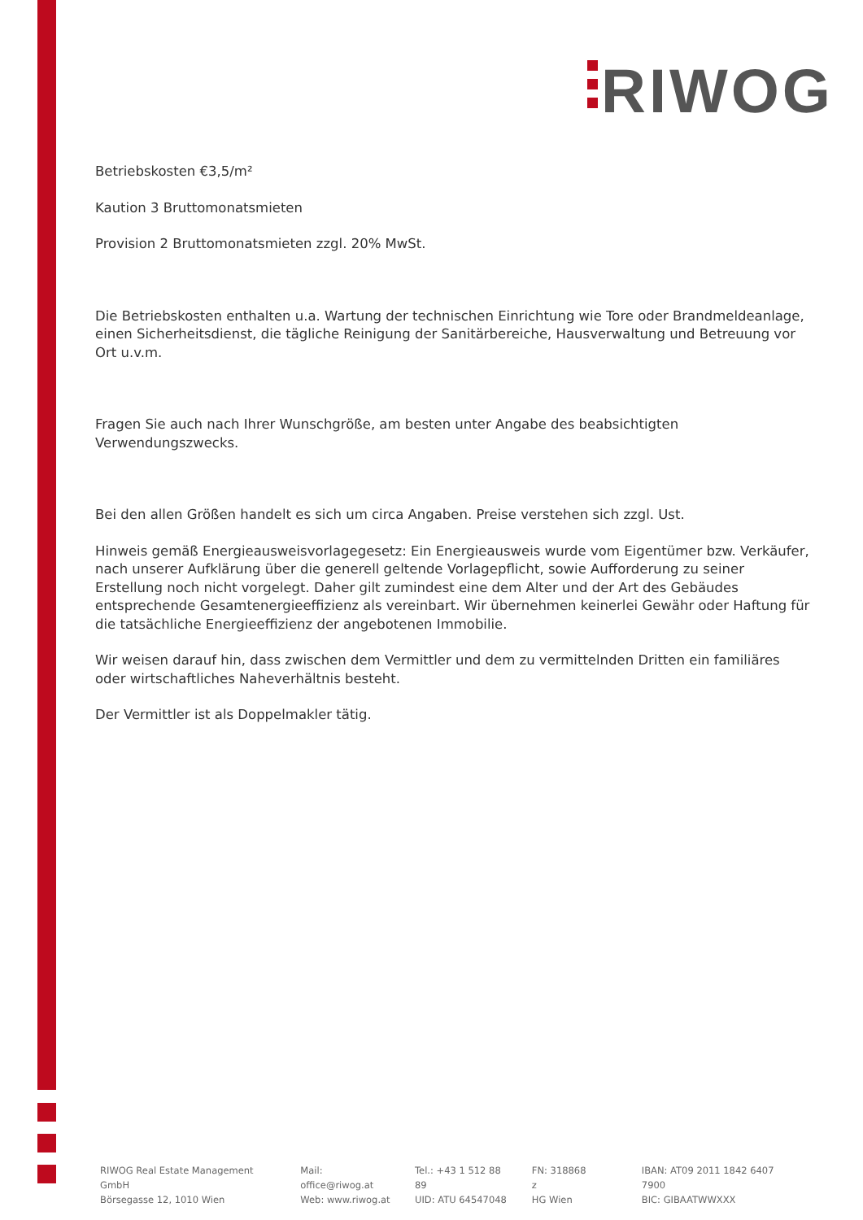RIWOG
Betriebskosten €3,5/m²
Kaution 3 Bruttomonatsmieten
Provision 2 Bruttomonatsmieten zzgl. 20% MwSt.
Die Betriebskosten enthalten u.a. Wartung der technischen Einrichtung wie Tore oder Brandmeldeanlage, einen Sicherheitsdienst, die tägliche Reinigung der Sanitärbereiche, Hausverwaltung und Betreuung vor Ort u.v.m.
Fragen Sie auch nach Ihrer Wunschgröße, am besten unter Angabe des beabsichtigten Verwendungszwecks.
Bei den allen Größen handelt es sich um circa Angaben. Preise verstehen sich zzgl. Ust.
Hinweis gemäß Energieausweisvorlagegesetz: Ein Energieausweis wurde vom Eigentümer bzw. Verkäufer, nach unserer Aufklärung über die generell geltende Vorlagepflicht, sowie Aufforderung zu seiner Erstellung noch nicht vorgelegt. Daher gilt zumindest eine dem Alter und der Art des Gebäudes entsprechende Gesamtenergieeffizienz als vereinbart. Wir übernehmen keinerlei Gewähr oder Haftung für die tatsächliche Energieeffizienz der angebotenen Immobilie.
Wir weisen darauf hin, dass zwischen dem Vermittler und dem zu vermittelnden Dritten ein familiäres oder wirtschaftliches Naheverhältnis besteht.
Der Vermittler ist als Doppelmakler tätig.
RIWOG Real Estate Management GmbH
Börsegasse 12, 1010 Wien
Mail: office@riwog.at
Web: www.riwog.at
Tel.: +43 1 512 88 89
UID: ATU 64547048
FN: 318868 z
HG Wien
IBAN: AT09 2011 1842 6407 7900
BIC: GIBAATWWXXX